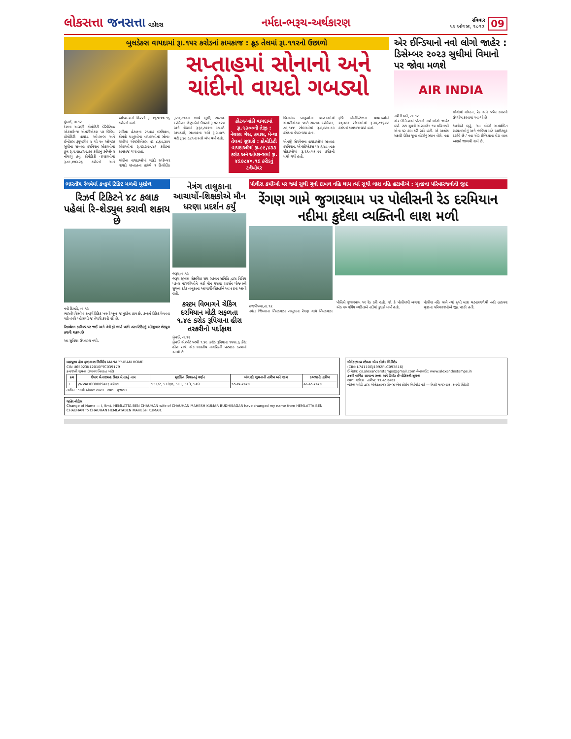લોકસત્તા જનસત્તા વડોદરા
નર્મદા-ભરૂચ-અર્થકારણ
રવિવાર
૧૩ ઓગસ્ટ, ૨૦૨૩
09
બુલડેક્સ વાયદામાં રૂા.૧૫૨ કરોડનાં કામકાજ : ક્રૂડ તેલમાં રૂા.૧૧૨નો ઉછાળો
સપ્તાહમાં સોનાનો અને ચાંદીનો વાયદો ગબડ્યો
મુંબઈ, તા.૧૨
દેશના અગ્રણી કોમોડિટી ડેરિવેટિવ્ઝ એક્સચેન્જ એમસીએક્સ પર વિવિધ કોમોડિટી વાયદા, ઓપ્શન્સ અને ઈન્ડેક્સ ફ્યુચર્સમાં ૪ થી ૧૦ ઓગસ્ટ સુધીના સપ્તાહ દરમિયાન સોદાઓમાં કુલ રૂ.૫,૫૭,૪૨૫.૭૯ કરોડનું ટર્નઓવર નોંધાયું હતું. કોમોડિટી વાયદાઓમાં રૂ.૮૯,૪૭૩.૨૬ કરોડનો અને ઓપ્શન્સનો હિસ્સો રૂ. ૪૬૭૮૪૦.૧૬ કરોડનો હતો.
સમીક્ષા હેઠળના સપ્તાહ દરમિયાન, કીમતી ધાતુઓના વાયદાઓમાં સોના-ચાંદીમાં એમસીએક્સ પર ૮,૬૫,૩૪૧ સોદાઓમાં રૂ.૫૩,૩૫૦.૪૬ કરોડનાં કામકાજ થયાં હતાં.
ચાંદીના વાયદાઓમાં ચાંદી સપ્ટેમ્બર વાયદો સપ્તાહના પ્રારંભે ૧ કિલોદીઠ રૂ.૭૨,૩૧૨ના ભાવે ખૂલી, સપ્તાહ દરમિયાન ઈન્ટ્રા-ડેમાં ઉપરમાં રૂ.૭૨,૯૨૫ અને નીચામાં રૂ.૬૯,૭૨૨ના મથાળે અથડાઈ, સપ્તાહના અંતે રૂ.૨,૫૪૧ ઘટી રૂ.૬૯,૯૮૧ના સ્તરે બંધ થયો હતો.
કોટન-ખાંડી વાયદામાં રૂા.૧૩૦૦ની તેજી : નેચરલ ગેસ, કપાસ, મેન્થા તેલમાં સુધારો : કોમોડિટી વાયદાઓમાં રૂા.૮૯,૪૩૩ કરોડ અને ઓપ્શન્સમાં રૂા. ૪૬૭૮૪૦.૧૬ કરોડનું ટર્નઓવર
બિનલોહ ધાતુઓના વાયદાઓમાં એમસીએક્સ ખાતે સપ્તાહ દરમિયાન, ૮૯,૧૪૪ સોદાઓમાં રૂ.૯,૯૭૦.૯૩ કરોડના વેપાર થયા હતા.
એનર્જી સેગમેન્ટના વાયદાઓમાં સપ્તાહ દરમિયાન, એમસીએક્સ પર ૬,૪૮,૦૯૭ સોદાઓમાં રૂ.૨૬,૦૫૧.૫૫ કરોડનો ધંધો થયો હતો.
કૃષિ કોમોડિટીઝના વાયદાઓમાં ૨૦,૦૯૨ સોદાઓમાં રૂ.૩૫,૮૧૬.૯૭ કરોડનાં કામકાજ થયાં હતાં.
એર ઈન્ડિયાનો નવો લોગો જાહેર : ડિસેમ્બર ૨૦૨૩ સુધીમાં વિમાનો પર જોવા મળશે
AIR INDIA
નવી દિલ્હી, તા.૧૨
એર ઈન્ડિયાએ પોતાનો નવો લોગો જાહેર કર્યો. ટાટા ગ્રુપની એરલાઈન ૧૫ મહિનાથી એના પર કામ કરી રહી હતી. એ અશોક ચક્રથી પ્રેરિત જૂના લોગોનું સ્થાન લેશે. નવા લોગોમાં ગોલ્ડન, રેડ અને પર્પલ કલરનો ઉપયોગ કરવામાં આવ્યો છે.
કંપનીએ કહ્યું, 'આ લોગો અમર્યાદિત શક્યતાઓનું અને ભવિષ્ય માટે આઉટલુક દર્શાવે છે.' નવા એર ઈન્ડિયાના ઘેરા લાલ અક્ષરો જાળવી રાખે છે.
ભારતીય રેલવેમાં કન્ફર્મ ટિકિટ મળવી મુશ્કેલ
રિઝર્વ ટિકિટને ૪૮ કલાક પહેલાં રિ-શેડ્યુલ કરાવી શકાય છે
નવી દિલ્હી, તા.૧૨
ભારતીય રેલવેમાં કન્ફર્મ ટિકિટ મળવી ખૂબ જ મુશ્કેલ કામ છે. કન્ફર્મ ટિકિટ મેળવવા માટે તમારે પહેલાથી જ તૈયારી કરવી પડે છે.
રિઝર્વેશન કાઉન્ટર પર જઈ અને તેની ફી ભર્યા પછી તરત ટિકિટનું બીજીવાર શેડ્યુલ કરાવી શકાય છે
આ સુવિધા ઉપલબ્ધ નથી.
નેત્રંગ તાલુકાના આચાર્યો-શિક્ષકોએ મૌન ધરણા પ્રદર્શન કર્યું
ભરૂચ,તા.૧૨
ભરૂચ જીલ્લા શૈક્ષણિક સંઘ સંકલન સમિતિ દ્વારા વિવિધ પડતર માંગણીઓને લઈ મૌન ધરણા પ્રદર્શન યોજવાની સુચના દરેક તાલુકાના આચાર્યો-શિક્ષકોને આપવામાં આવી હતી.
કસ્ટમ વિભાગને ચેકિંગ દરમિયાન મોટી સફળતા
૧.૪૯ કરોડ રૂપિયાના હીરા તસ્કરીનો પર્દાફાશ
મુંબઈ, તા.૧૨
મુંબઈ એરપોર્ટ પરથી ૧.૪૯ કરોડ રૂપિયાના ૧૫૫૯.૬ કેરેટ હીરા સાથે એક ભારતીય નાગરિકની ધરપકડ કરવામાં આવી છે.
પોલીસ કર્મીઓ પર જ્યાં સુધી ગુનો દાખલ નહિ થાય ત્યાં સુધી લાશ નહિ હટાવીએ : મૃતકના પરિવારજનોની જીદ
રેંગણ ગામે જુગારધામ પર પોલીસની રેડ દરમિયાન નદીમા કુદેલા વ્યક્તિની લાશ મળી
રાજપીપળા,તા.૧૨
નર્મદા જિલ્લાના તિલકવાડા તાલુકાના રેંગણ ગામે તિલકવાડા પોલિસે જુગારધામ પર રેડ કરી હતી. જો કે પોલીસથી બચવા એક ૫૦ વર્ષિય વ્યકિતએ નદીમાં કુદકો માર્યો હતો.
પોલીસ નહિ લાવે ત્યાં સુધી લાશ ઘટનાસ્થળેથી નહી હટાવવા મૃતકના પરિવારજનોએ જીદ પકડી હતી.
મહાપુરમ હોમ ફાઇનાન્સ લિમિટેડ MANAPPURAM HOME
CIN U65923K12010PTC039179
કબજાની સૂચના (સ્થાવર મિલકત માટે)
| ક્રમ | ઉધાર લેનાર/સહ ઉધાર લેનારનું નામ | સુરક્ષિત મિલકતનું વર્ણન | માંગણી સૂચનાની તારીખ અને રકમ | કબજાની તારીખ |
| --- | --- | --- | --- | --- |
| 1 | /WVADO0000941/ વડોદરા | 551/2, 510/B, 511, 513, 549 | ૧૭-૦૫-૨૦૨૩ | ૦૯-૦૮-૨૦૨૩ |
તારીખ : ૧૩મી ઓગસ્ટ ૨૦૨૩ સ્થળ : ગુજરાત
જાહેર નોટીસ
Change of Name — I, Smt. HEMLATTA BEN CHAUHAN wife of CHAUHAN MAHESH KUMAR BUDHISAGAR have changed my name from HEMLATTA BEN CHAUHAN To CHAUHAN HEMLATABEN MAHESH KUMAR.
એલેક્ઝાન્ડર સ્ટેમ્પ્સ એન્ડ કોઈન લિમિટેડ
(CIN: L74110GJ1992PLC093816)
ઈ-મેઇલ: cs.alexanderstamps@gmail.com વેબસાઈટ: www.alexandestamps.in
૩૧મી વાર્ષિક સામાન્ય સભા અને રિમોટ ઈ-વોટિંગની સૂચના
સ્થળ: વડોદરા તારીખ: ૧૧.૦૮.૨૦૨૩
બોર્ડના ઓર્ડર દ્વારા એલેક્ઝાન્ડર સ્ટેમ્પ્સ એન્ડ કોઈન લિમિટેડ માટે — નિશી જયસ્વાલ, કંપની સેક્રેટરી